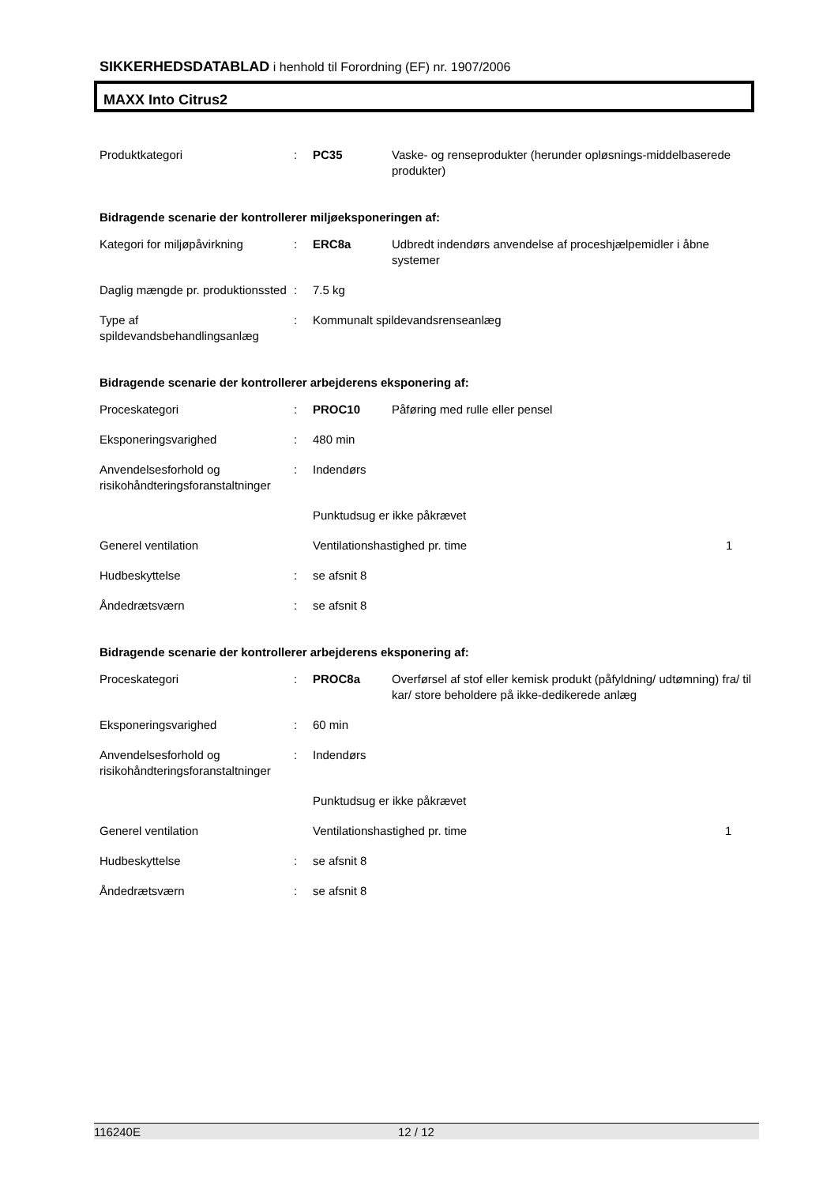SIKKERHEDSDATABLAD i henhold til Forordning (EF) nr. 1907/2006
MAXX Into Citrus2
| Produktkategori | : | PC35 | Vaske- og renseprodukter (herunder opløsnings-middelbaserede produkter) |
Bidragende scenarie der kontrollerer miljøeksponeringen af:
| Kategori for miljøpåvirkning | : | ERC8a | Udbredt indendørs anvendelse af proceshjælpemidler i åbne systemer |
| Daglig mængde pr. produktionssted | : | 7.5 kg | |
| Type af spildevandsbehandlingsanlæg | : | Kommunalt spildevandsrenseanlæg | |
Bidragende scenarie der kontrollerer arbejderens eksponering af:
| Proceskategori | : | PROC10 | Påføring med rulle eller pensel | |
| Eksponeringsvarighed | : | 480 min | | |
| Anvendelsesforhold og risikohåndteringsforanstaltninger | : | Indendørs | | |
| | | Punktudsug er ikke påkrævet | | |
| Generel ventilation | | Ventilationshastighed pr. time | | 1 |
| Hudbeskyttelse | : | se afsnit 8 | | |
| Åndedrætsværn | : | se afsnit 8 | | |
Bidragende scenarie der kontrollerer arbejderens eksponering af:
| Proceskategori | : | PROC8a | Overførsel af stof eller kemisk produkt (påfyldning/ udtømning) fra/ til kar/ store beholdere på ikke-dedikerede anlæg | |
| Eksponeringsvarighed | : | 60 min | | |
| Anvendelsesforhold og risikohåndteringsforanstaltninger | : | Indendørs | | |
| | | Punktudsug er ikke påkrævet | | |
| Generel ventilation | | Ventilationshastighed pr. time | | 1 |
| Hudbeskyttelse | : | se afsnit 8 | | |
| Åndedrætsværn | : | se afsnit 8 | | |
116240E 12 / 12